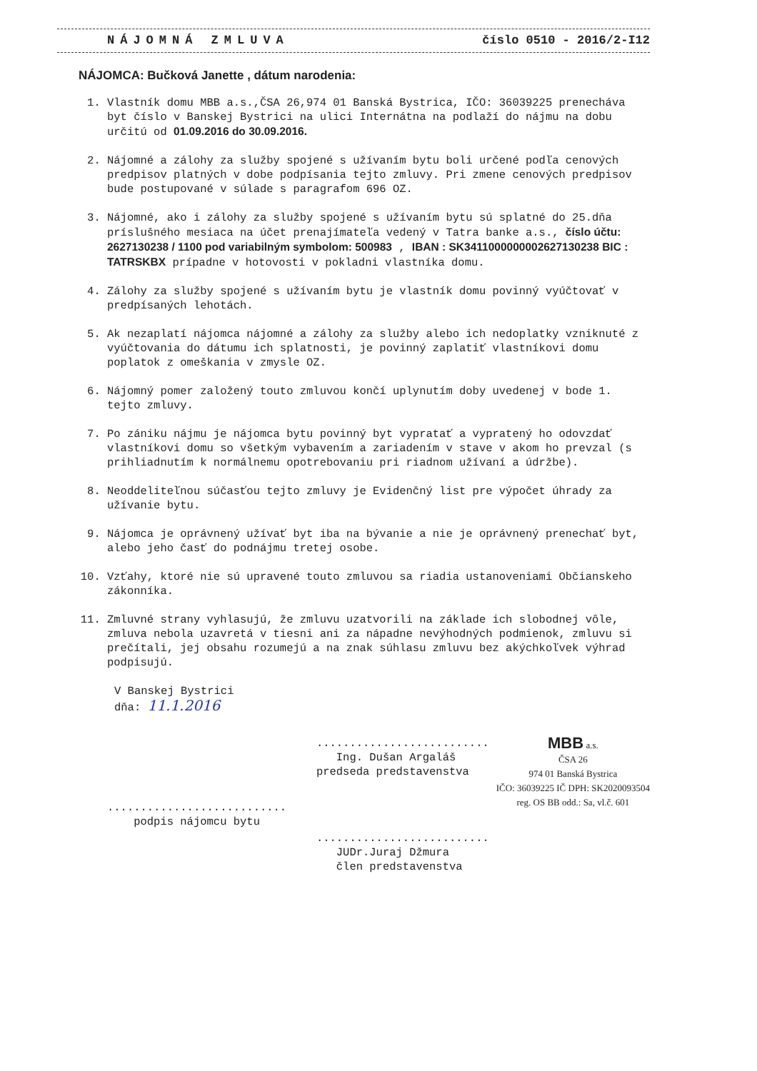NÁJOMNÁ ZMLUVA číslo 0510 - 2016/2-I12
NÁJOMCA: Bučková Janette , dátum narodenia:
1. Vlastník domu MBB a.s.,ČSA 26,974 01 Banská Bystrica, IČO: 36039225 prenecháva byt číslo v Banskej Bystrici na ulici Internátna na podlaží do nájmu na dobu určitú od 01.09.2016 do 30.09.2016.
2. Nájomné a zálohy za služby spojené s užívaním bytu boli určené podľa cenových predpisov platných v dobe podpísania tejto zmluvy. Pri zmene cenových predpisov bude postupované v súlade s paragrafom 696 OZ.
3. Nájomné, ako i zálohy za služby spojené s užívaním bytu sú splatné do 25.dňa príslušného mesiaca na účet prenajímateľa vedený v Tatra banke a.s., číslo účtu: 2627130238 / 1100 pod variabilným symbolom: 500983 , IBAN : SK3411000000002627130238 BIC : TATRSKBX prípadne v hotovosti v pokladni vlastníka domu.
4. Zálohy za služby spojené s užívaním bytu je vlastník domu povinný vyúčtovať v predpísaných lehotách.
5. Ak nezaplatí nájomca nájomné a zálohy za služby alebo ich nedoplatky vzniknuté z vyúčtovania do dátumu ich splatnosti, je povinný zaplatiť vlastníkovi domu poplatok z omeškania v zmysle OZ.
6. Nájomný pomer založený touto zmluvou končí uplynutím doby uvedenej v bode 1. tejto zmluvy.
7. Po zániku nájmu je nájomca bytu povinný byt vypratať a vypratený ho odovzdať vlastníkovi domu so všetkým vybavením a zariadením v stave v akom ho prevzal (s prihliadnutím k normálnemu opotrebovaniu pri riadnom užívaní a údržbe).
8. Neoddeliteľnou súčasťou tejto zmluvy je Evidenčný list pre výpočet úhrady za užívanie bytu.
9. Nájomca je oprávnený užívať byt iba na bývanie a nie je oprávnený prenechať byt, alebo jeho časť do podnájmu tretej osobe.
10. Vzťahy, ktoré nie sú upravené touto zmluvou sa riadia ustanoveniami Občianskeho zákonníka.
11. Zmluvné strany vyhlasujú, že zmluvu uzatvorili na základe ich slobodnej vôle, zmluva nebola uzavretá v tiesni ani za nápadne nevýhodných podmienok, zmluvu si prečítali, jej obsahu rozumejú a na znak súhlasu zmluvu bez akýchkoľvek výhrad podpisujú.
V Banskej Bystrici
dňa: 11.1.2016
...........................
podpis nájomcu bytu
..........................
Ing. Dušan Argaláš
predseda predstavenstva
MBB a.s.
ČSA 26
974 01 Banská Bystrica
IČO: 36039225 IČ DPH: SK2020093504
reg. OS BB odd.: Sa, vl.č. 601
..........................
JUDr.Juraj Džmura
člen predstavenstva